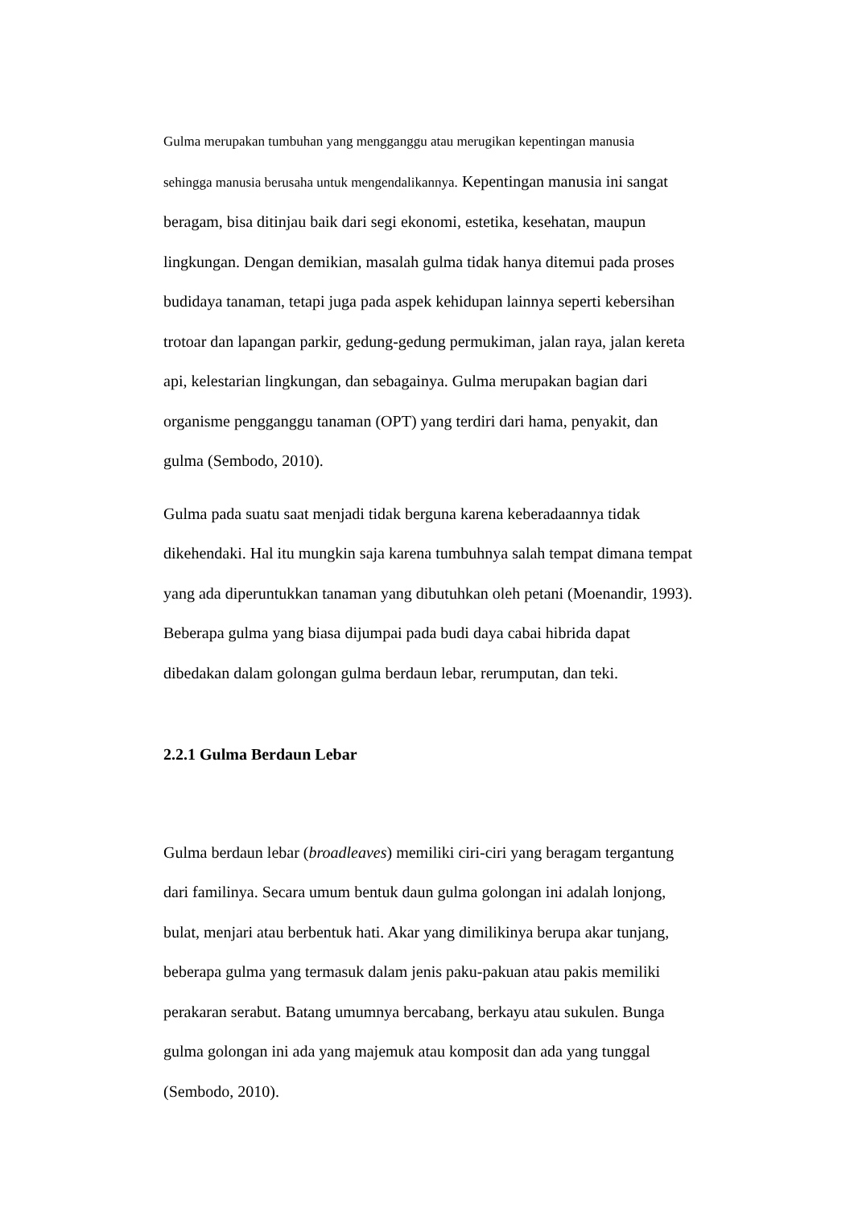Gulma merupakan tumbuhan yang mengganggu atau merugikan kepentingan manusia
sehingga manusia berusaha untuk mengendalikannya. Kepentingan manusia ini sangat
beragam, bisa ditinjau baik dari segi ekonomi, estetika, kesehatan, maupun
lingkungan. Dengan demikian, masalah gulma tidak hanya ditemui pada proses
budidaya tanaman, tetapi juga pada aspek kehidupan lainnya seperti kebersihan
trotoar dan lapangan parkir, gedung-gedung permukiman, jalan raya, jalan kereta
api, kelestarian lingkungan, dan sebagainya. Gulma merupakan bagian dari
organisme pengganggu tanaman (OPT) yang terdiri dari hama, penyakit, dan
gulma (Sembodo, 2010).
Gulma pada suatu saat menjadi tidak berguna karena keberadaannya tidak
dikehendaki. Hal itu mungkin saja karena tumbuhnya salah tempat dimana tempat
yang ada diperuntukkan tanaman yang dibutuhkan oleh petani (Moenandir, 1993).
Beberapa gulma yang biasa dijumpai pada budi daya cabai hibrida dapat
dibedakan dalam golongan gulma berdaun lebar, rerumputan, dan teki.
2.2.1 Gulma Berdaun Lebar
Gulma berdaun lebar (broadleaves) memiliki ciri-ciri yang beragam tergantung
dari familinya. Secara umum bentuk daun gulma golongan ini adalah lonjong,
bulat, menjari atau berbentuk hati. Akar yang dimilikinya berupa akar tunjang,
beberapa gulma yang termasuk dalam jenis paku-pakuan atau pakis memiliki
perakaran serabut. Batang umumnya bercabang, berkayu atau sukulen. Bunga
gulma golongan ini ada yang majemuk atau komposit dan ada yang tunggal
(Sembodo, 2010).